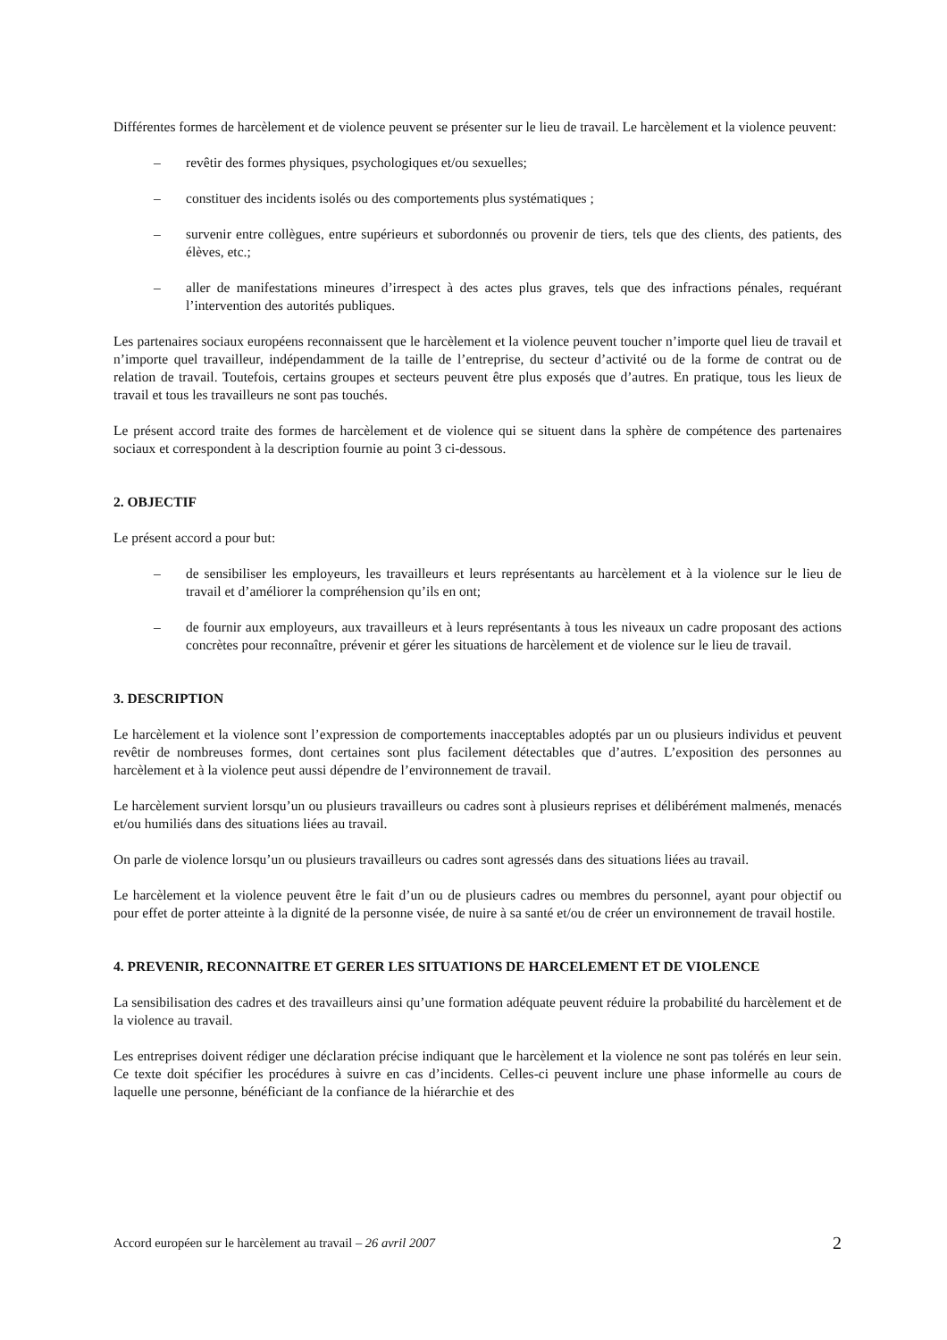Différentes formes de harcèlement et de violence peuvent se présenter sur le lieu de travail. Le harcèlement et la violence peuvent:
– revêtir des formes physiques, psychologiques et/ou sexuelles;
– constituer des incidents isolés ou des comportements plus systématiques ;
– survenir entre collègues, entre supérieurs et subordonnés ou provenir de tiers, tels que des clients, des patients, des élèves, etc.;
– aller de manifestations mineures d’irrespect à des actes plus graves, tels que des infractions pénales, requérant l’intervention des autorités publiques.
Les partenaires sociaux européens reconnaissent que le harcèlement et la violence peuvent toucher n’importe quel lieu de travail et n’importe quel travailleur, indépendamment de la taille de l’entreprise, du secteur d’activité ou de la forme de contrat ou de relation de travail. Toutefois, certains groupes et secteurs peuvent être plus exposés que d’autres. En pratique, tous les lieux de travail et tous les travailleurs ne sont pas touchés.
Le présent accord traite des formes de harcèlement et de violence qui se situent dans la sphère de compétence des partenaires sociaux et correspondent à la description fournie au point 3 ci-dessous.
2. OBJECTIF
Le présent accord a pour but:
– de sensibiliser les employeurs, les travailleurs et leurs représentants au harcèlement et à la violence sur le lieu de travail et d’améliorer la compréhension qu’ils en ont;
– de fournir aux employeurs, aux travailleurs et à leurs représentants à tous les niveaux un cadre proposant des actions concrètes pour reconnaître, prévenir et gérer les situations de harcèlement et de violence sur le lieu de travail.
3. DESCRIPTION
Le harcèlement et la violence sont l’expression de comportements inacceptables adoptés par un ou plusieurs individus et peuvent revêtir de nombreuses formes, dont certaines sont plus facilement détectables que d’autres. L’exposition des personnes au harcèlement et à la violence peut aussi dépendre de l’environnement de travail.
Le harcèlement survient lorsqu’un ou plusieurs travailleurs ou cadres sont à plusieurs reprises et délibérément malmenés, menacés et/ou humiliés dans des situations liées au travail.
On parle de violence lorsqu’un ou plusieurs travailleurs ou cadres sont agressés dans des situations liées au travail.
Le harcèlement et la violence peuvent être le fait d’un ou de plusieurs cadres ou membres du personnel, ayant pour objectif ou pour effet de porter atteinte à la dignité de la personne visée, de nuire à sa santé et/ou de créer un environnement de travail hostile.
4. PREVENIR, RECONNAITRE ET GERER LES SITUATIONS DE HARCELEMENT ET DE VIOLENCE
La sensibilisation des cadres et des travailleurs ainsi qu’une formation adéquate peuvent réduire la probabilité du harcèlement et de la violence au travail.
Les entreprises doivent rédiger une déclaration précise indiquant que le harcèlement et la violence ne sont pas tolérés en leur sein. Ce texte doit spécifier les procédures à suivre en cas d’incidents. Celles-ci peuvent inclure une phase informelle au cours de laquelle une personne, bénéficiant de la confiance de la hiérarchie et des
Accord européen sur le harcèlement au travail – 26 avril 2007 2